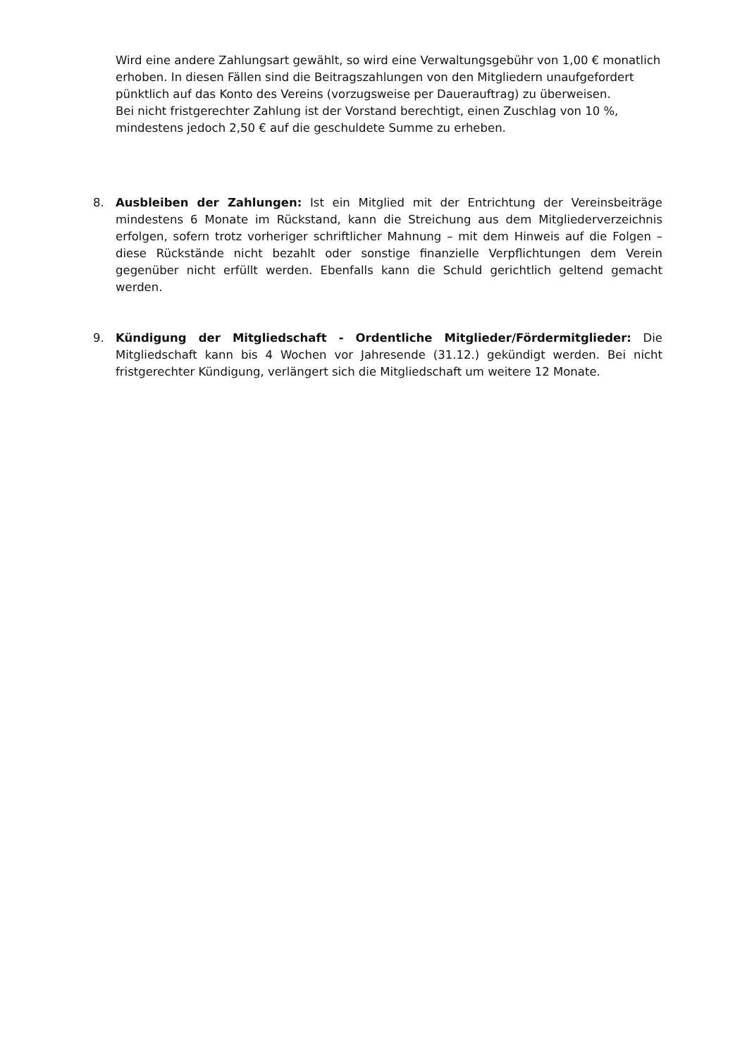Wird eine andere Zahlungsart gewählt, so wird eine Verwaltungsgebühr von 1,00 € monatlich erhoben. In diesen Fällen sind die Beitragszahlungen von den Mitgliedern unaufgefordert pünktlich auf das Konto des Vereins (vorzugsweise per Dauerauftrag) zu überweisen.
Bei nicht fristgerechter Zahlung ist der Vorstand berechtigt, einen Zuschlag von 10 %, mindestens jedoch 2,50 € auf die geschuldete Summe zu erheben.
8. Ausbleiben der Zahlungen: Ist ein Mitglied mit der Entrichtung der Vereinsbeiträge mindestens 6 Monate im Rückstand, kann die Streichung aus dem Mitgliederverzeichnis erfolgen, sofern trotz vorheriger schriftlicher Mahnung – mit dem Hinweis auf die Folgen – diese Rückstände nicht bezahlt oder sonstige finanzielle Verpflichtungen dem Verein gegenüber nicht erfüllt werden. Ebenfalls kann die Schuld gerichtlich geltend gemacht werden.
9. Kündigung der Mitgliedschaft - Ordentliche Mitglieder/Fördermitglieder: Die Mitgliedschaft kann bis 4 Wochen vor Jahresende (31.12.) gekündigt werden. Bei nicht fristgerechter Kündigung, verlängert sich die Mitgliedschaft um weitere 12 Monate.